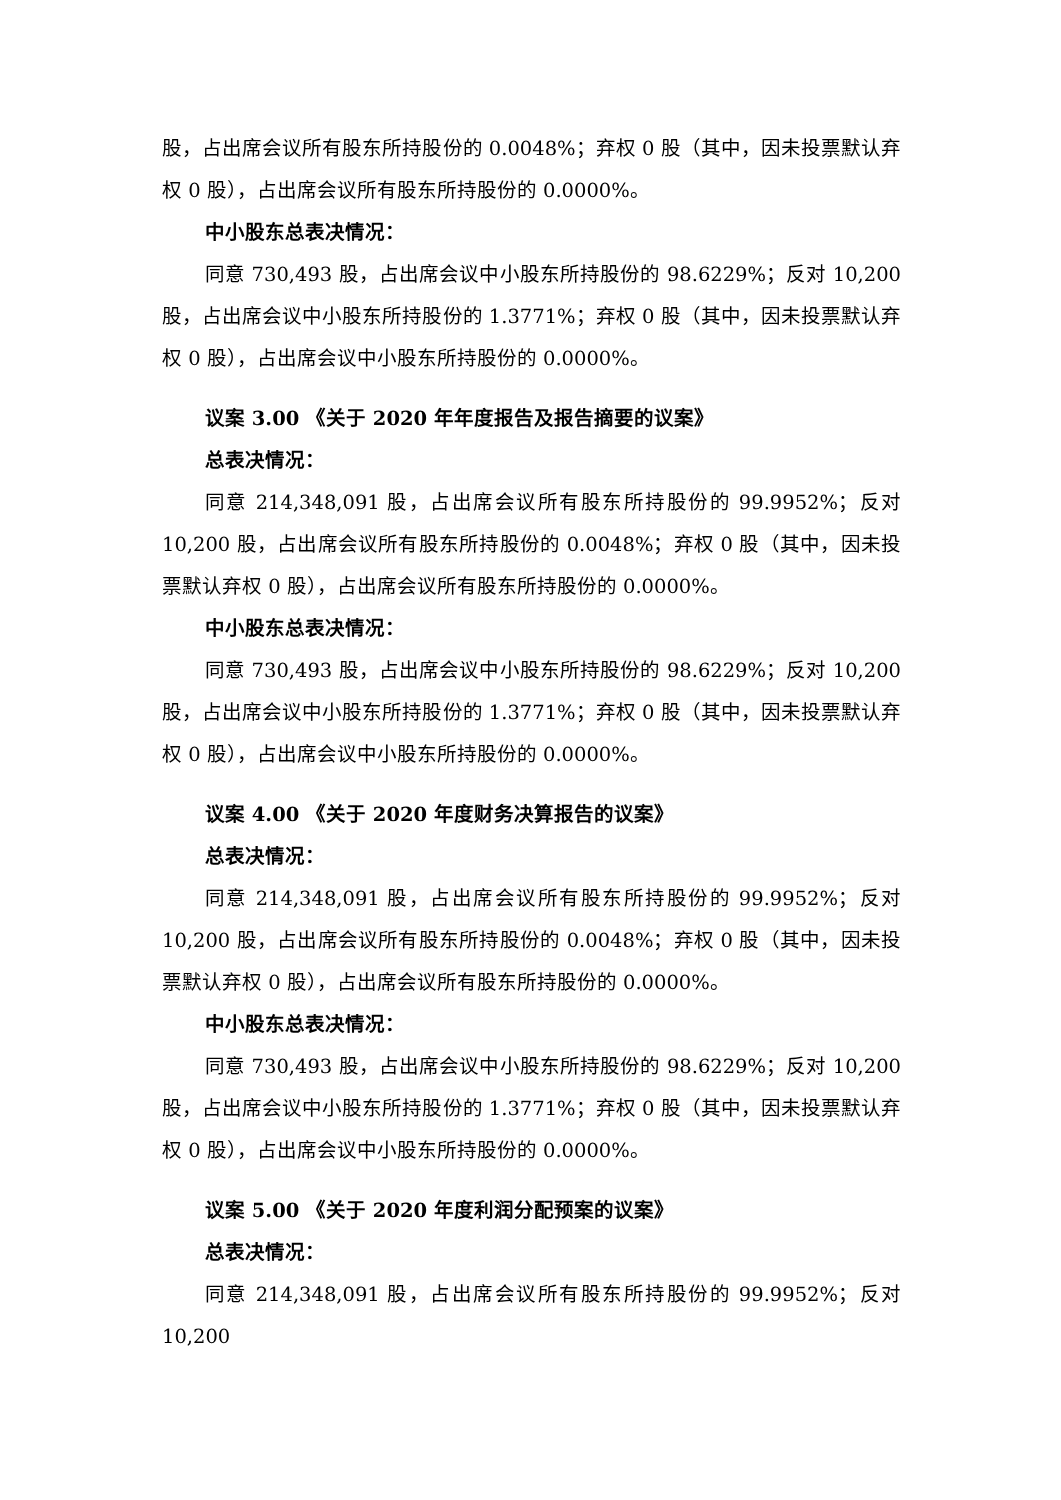股，占出席会议所有股东所持股份的 0.0048%；弃权 0 股（其中，因未投票默认弃权 0 股），占出席会议所有股东所持股份的 0.0000%。
中小股东总表决情况：
同意 730,493 股，占出席会议中小股东所持股份的 98.6229%；反对 10,200 股，占出席会议中小股东所持股份的 1.3771%；弃权 0 股（其中，因未投票默认弃权 0 股），占出席会议中小股东所持股份的 0.0000%。
议案 3.00 《关于 2020 年年度报告及报告摘要的议案》
总表决情况：
同意 214,348,091 股，占出席会议所有股东所持股份的 99.9952%；反对 10,200 股，占出席会议所有股东所持股份的 0.0048%；弃权 0 股（其中，因未投票默认弃权 0 股），占出席会议所有股东所持股份的 0.0000%。
中小股东总表决情况：
同意 730,493 股，占出席会议中小股东所持股份的 98.6229%；反对 10,200 股，占出席会议中小股东所持股份的 1.3771%；弃权 0 股（其中，因未投票默认弃权 0 股），占出席会议中小股东所持股份的 0.0000%。
议案 4.00 《关于 2020 年度财务决算报告的议案》
总表决情况：
同意 214,348,091 股，占出席会议所有股东所持股份的 99.9952%；反对 10,200 股，占出席会议所有股东所持股份的 0.0048%；弃权 0 股（其中，因未投票默认弃权 0 股），占出席会议所有股东所持股份的 0.0000%。
中小股东总表决情况：
同意 730,493 股，占出席会议中小股东所持股份的 98.6229%；反对 10,200 股，占出席会议中小股东所持股份的 1.3771%；弃权 0 股（其中，因未投票默认弃权 0 股），占出席会议中小股东所持股份的 0.0000%。
议案 5.00 《关于 2020 年度利润分配预案的议案》
总表决情况：
同意 214,348,091 股，占出席会议所有股东所持股份的 99.9952%；反对 10,200